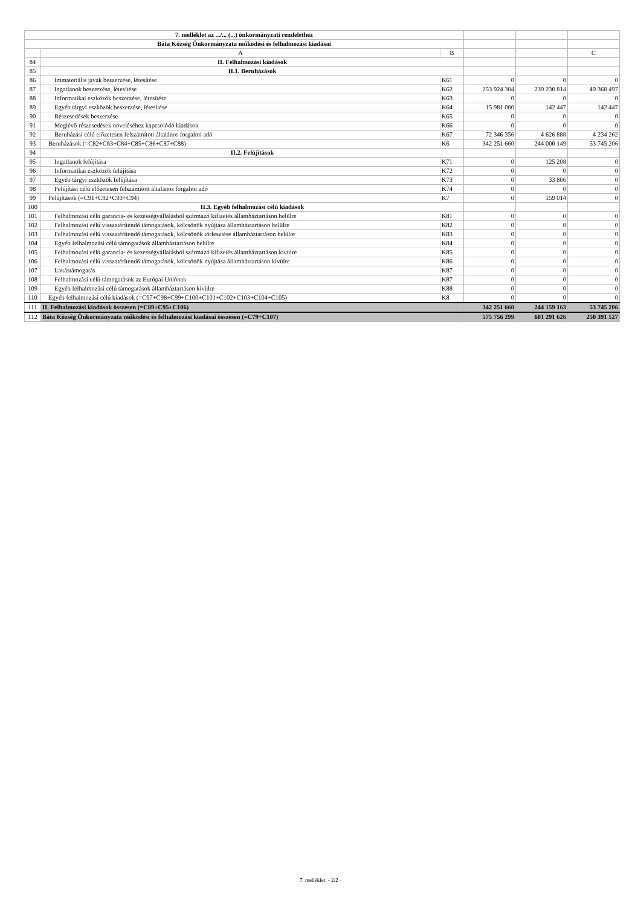| 7. melléklet az .../... (...) önkormányzati rendelethez | | | | | |
| Báta Község Önkormányzata működési és felhalmozási kiadásai | | | | | |
| | A | B | | | C |
| 84 | II. Felhalmozási kiadások | | | | |
| 85 | II.1. Beruházások | | | | |
| 86 | Immateriális javak beszerzése, létesítése | K61 | 0 | 0 | 0 |
| 87 | Ingatlanok beszerzése, létesítése | K62 | 253 924 304 | 239 230 814 | 49 368 497 |
| 88 | Informatikai eszközök beszerzése, létesítése | K63 | 0 | 0 | 0 |
| 89 | Egyéb tárgyi eszközök beszerzése, létesítése | K64 | 15 981 000 | 142 447 | 142 447 |
| 90 | Részesedések beszerzése | K65 | 0 | 0 | 0 |
| 91 | Meglévő részesedések növeléséhez kapcsolódó kiadások | K66 | 0 | 0 | 0 |
| 92 | Beruházási célú előzetesen felszámított általános forgalmi adó | K67 | 72 346 356 | 4 626 888 | 4 234 262 |
| 93 | Beruházások (=C82+C83+C84+C85+C86+C87+C88) | K6 | 342 251 660 | 244 000 149 | 53 745 206 |
| 94 | II.2. Felújítások | | | | |
| 95 | Ingatlanok felújítása | K71 | 0 | 125 208 | 0 |
| 96 | Informatikai eszközök felújítása | K72 | 0 | 0 | 0 |
| 97 | Egyéb tárgyi eszközök felújítása | K73 | 0 | 33 806 | 0 |
| 98 | Felújítási célú előzetesen felszámított általános forgalmi adó | K74 | 0 | 0 | 0 |
| 99 | Felújítások (=C91+C92+C93+C94) | K7 | 0 | 159 014 | 0 |
| 100 | II.3. Egyéb felhalmozási célú kiadások | | | | |
| 101 | Felhalmozási célú garancia- és kezességvállalásból származó kifizetés államháztartáson belülre | K81 | 0 | 0 | 0 |
| 102 | Felhalmozási célú visszatérítendő támogatások, kölcsönök nyújtása államháztartáson belülre | K82 | 0 | 0 | 0 |
| 103 | Felhalmozási célú visszatérítendő támogatások, kölcsönök törlesztése államháztartáson belülre | K83 | 0 | 0 | 0 |
| 104 | Egyéb felhalmozási célú támogatások államháztartáson belülre | K84 | 0 | 0 | 0 |
| 105 | Felhalmozási célú garancia- és kezességvállalásból származó kifizetés államháztartáson kívülre | K85 | 0 | 0 | 0 |
| 106 | Felhalmozási célú visszatérítendő támogatások, kölcsönök nyújtása államháztartáson kívülre | K86 | 0 | 0 | 0 |
| 107 | Lakástámogatás | K87 | 0 | 0 | 0 |
| 108 | Felhalmozási célú támogatások az Európai Uniónak | K87 | 0 | 0 | 0 |
| 109 | Egyéb felhalmozási célú támogatások államháztartáson kívülre | K88 | 0 | 0 | 0 |
| 110 | Egyéb felhalmozási célú kiadások (=C97+C98+C99+C100+C101+C102+C103+C104+C105) | K8 | 0 | 0 | 0 |
| 111 | II. Felhalmozási kiadások összesen (=C89+C95+C106) | | 342 251 660 | 244 159 163 | 53 745 206 |
| 112 | Báta Község Önkormányzata működési és felhalmozási kiadásai összesen (=C79+C107) | | 575 756 299 | 601 291 626 | 250 391 527 |
7. melléklet: - 2/2 -